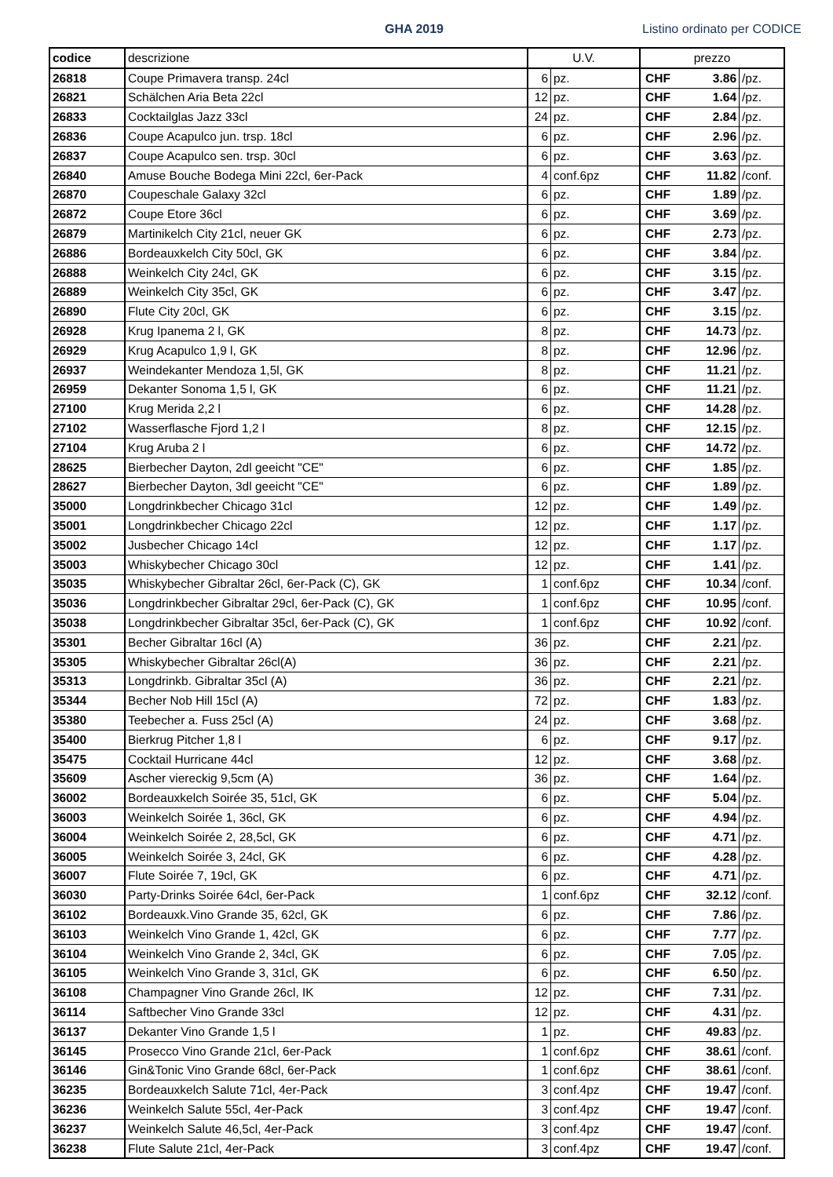GHA 2019 Listino ordinato per CODICE
| codice | descrizione | U.V. | | prezzo | | |
| --- | --- | --- | --- | --- | --- | --- |
| 26818 | Coupe Primavera transp. 24cl | 6 | pz. | CHF | 3.86 | /pz. |
| 26821 | Schälchen Aria Beta 22cl | 12 | pz. | CHF | 1.64 | /pz. |
| 26833 | Cocktailglas Jazz 33cl | 24 | pz. | CHF | 2.84 | /pz. |
| 26836 | Coupe Acapulco jun. trsp. 18cl | 6 | pz. | CHF | 2.96 | /pz. |
| 26837 | Coupe Acapulco sen. trsp. 30cl | 6 | pz. | CHF | 3.63 | /pz. |
| 26840 | Amuse Bouche Bodega Mini 22cl, 6er-Pack | 4 | conf.6pz | CHF | 11.82 | /conf. |
| 26870 | Coupeschale Galaxy 32cl | 6 | pz. | CHF | 1.89 | /pz. |
| 26872 | Coupe Etore 36cl | 6 | pz. | CHF | 3.69 | /pz. |
| 26879 | Martinikelch City 21cl, neuer GK | 6 | pz. | CHF | 2.73 | /pz. |
| 26886 | Bordeauxkelch City 50cl, GK | 6 | pz. | CHF | 3.84 | /pz. |
| 26888 | Weinkelch City 24cl, GK | 6 | pz. | CHF | 3.15 | /pz. |
| 26889 | Weinkelch City 35cl, GK | 6 | pz. | CHF | 3.47 | /pz. |
| 26890 | Flute City 20cl, GK | 6 | pz. | CHF | 3.15 | /pz. |
| 26928 | Krug Ipanema 2 l, GK | 8 | pz. | CHF | 14.73 | /pz. |
| 26929 | Krug Acapulco 1,9 l, GK | 8 | pz. | CHF | 12.96 | /pz. |
| 26937 | Weindekanter Mendoza 1,5l, GK | 8 | pz. | CHF | 11.21 | /pz. |
| 26959 | Dekanter Sonoma 1,5 l, GK | 6 | pz. | CHF | 11.21 | /pz. |
| 27100 | Krug Merida 2,2 l | 6 | pz. | CHF | 14.28 | /pz. |
| 27102 | Wasserflasche Fjord 1,2 l | 8 | pz. | CHF | 12.15 | /pz. |
| 27104 | Krug Aruba 2 l | 6 | pz. | CHF | 14.72 | /pz. |
| 28625 | Bierbecher Dayton, 2dl geeicht "CE" | 6 | pz. | CHF | 1.85 | /pz. |
| 28627 | Bierbecher Dayton, 3dl geeicht "CE" | 6 | pz. | CHF | 1.89 | /pz. |
| 35000 | Longdrinkbecher Chicago 31cl | 12 | pz. | CHF | 1.49 | /pz. |
| 35001 | Longdrinkbecher Chicago 22cl | 12 | pz. | CHF | 1.17 | /pz. |
| 35002 | Jusbecher Chicago 14cl | 12 | pz. | CHF | 1.17 | /pz. |
| 35003 | Whiskybecher Chicago 30cl | 12 | pz. | CHF | 1.41 | /pz. |
| 35035 | Whiskybecher Gibraltar 26cl, 6er-Pack (C), GK | 1 | conf.6pz | CHF | 10.34 | /conf. |
| 35036 | Longdrinkbecher Gibraltar 29cl, 6er-Pack (C), GK | 1 | conf.6pz | CHF | 10.95 | /conf. |
| 35038 | Longdrinkbecher Gibraltar 35cl, 6er-Pack (C), GK | 1 | conf.6pz | CHF | 10.92 | /conf. |
| 35301 | Becher Gibraltar 16cl (A) | 36 | pz. | CHF | 2.21 | /pz. |
| 35305 | Whiskybecher Gibraltar 26cl(A) | 36 | pz. | CHF | 2.21 | /pz. |
| 35313 | Longdrinkb. Gibraltar 35cl (A) | 36 | pz. | CHF | 2.21 | /pz. |
| 35344 | Becher Nob Hill 15cl (A) | 72 | pz. | CHF | 1.83 | /pz. |
| 35380 | Teebecher a. Fuss 25cl (A) | 24 | pz. | CHF | 3.68 | /pz. |
| 35400 | Bierkrug Pitcher 1,8 l | 6 | pz. | CHF | 9.17 | /pz. |
| 35475 | Cocktail Hurricane 44cl | 12 | pz. | CHF | 3.68 | /pz. |
| 35609 | Ascher viereckig 9,5cm (A) | 36 | pz. | CHF | 1.64 | /pz. |
| 36002 | Bordeauxkelch Soirée 35, 51cl, GK | 6 | pz. | CHF | 5.04 | /pz. |
| 36003 | Weinkelch Soirée 1, 36cl, GK | 6 | pz. | CHF | 4.94 | /pz. |
| 36004 | Weinkelch Soirée 2, 28,5cl, GK | 6 | pz. | CHF | 4.71 | /pz. |
| 36005 | Weinkelch Soirée 3, 24cl, GK | 6 | pz. | CHF | 4.28 | /pz. |
| 36007 | Flute Soirée 7, 19cl, GK | 6 | pz. | CHF | 4.71 | /pz. |
| 36030 | Party-Drinks Soirée 64cl, 6er-Pack | 1 | conf.6pz | CHF | 32.12 | /conf. |
| 36102 | Bordeauxk.Vino Grande 35, 62cl, GK | 6 | pz. | CHF | 7.86 | /pz. |
| 36103 | Weinkelch Vino Grande 1, 42cl, GK | 6 | pz. | CHF | 7.77 | /pz. |
| 36104 | Weinkelch Vino Grande 2, 34cl, GK | 6 | pz. | CHF | 7.05 | /pz. |
| 36105 | Weinkelch Vino Grande 3, 31cl, GK | 6 | pz. | CHF | 6.50 | /pz. |
| 36108 | Champagner Vino Grande 26cl, IK | 12 | pz. | CHF | 7.31 | /pz. |
| 36114 | Saftbecher Vino Grande 33cl | 12 | pz. | CHF | 4.31 | /pz. |
| 36137 | Dekanter Vino Grande 1,5 l | 1 | pz. | CHF | 49.83 | /pz. |
| 36145 | Prosecco Vino Grande 21cl, 6er-Pack | 1 | conf.6pz | CHF | 38.61 | /conf. |
| 36146 | Gin&Tonic Vino Grande 68cl, 6er-Pack | 1 | conf.6pz | CHF | 38.61 | /conf. |
| 36235 | Bordeauxkelch Salute 71cl, 4er-Pack | 3 | conf.4pz | CHF | 19.47 | /conf. |
| 36236 | Weinkelch Salute 55cl, 4er-Pack | 3 | conf.4pz | CHF | 19.47 | /conf. |
| 36237 | Weinkelch Salute 46,5cl, 4er-Pack | 3 | conf.4pz | CHF | 19.47 | /conf. |
| 36238 | Flute Salute 21cl, 4er-Pack | 3 | conf.4pz | CHF | 19.47 | /conf. |